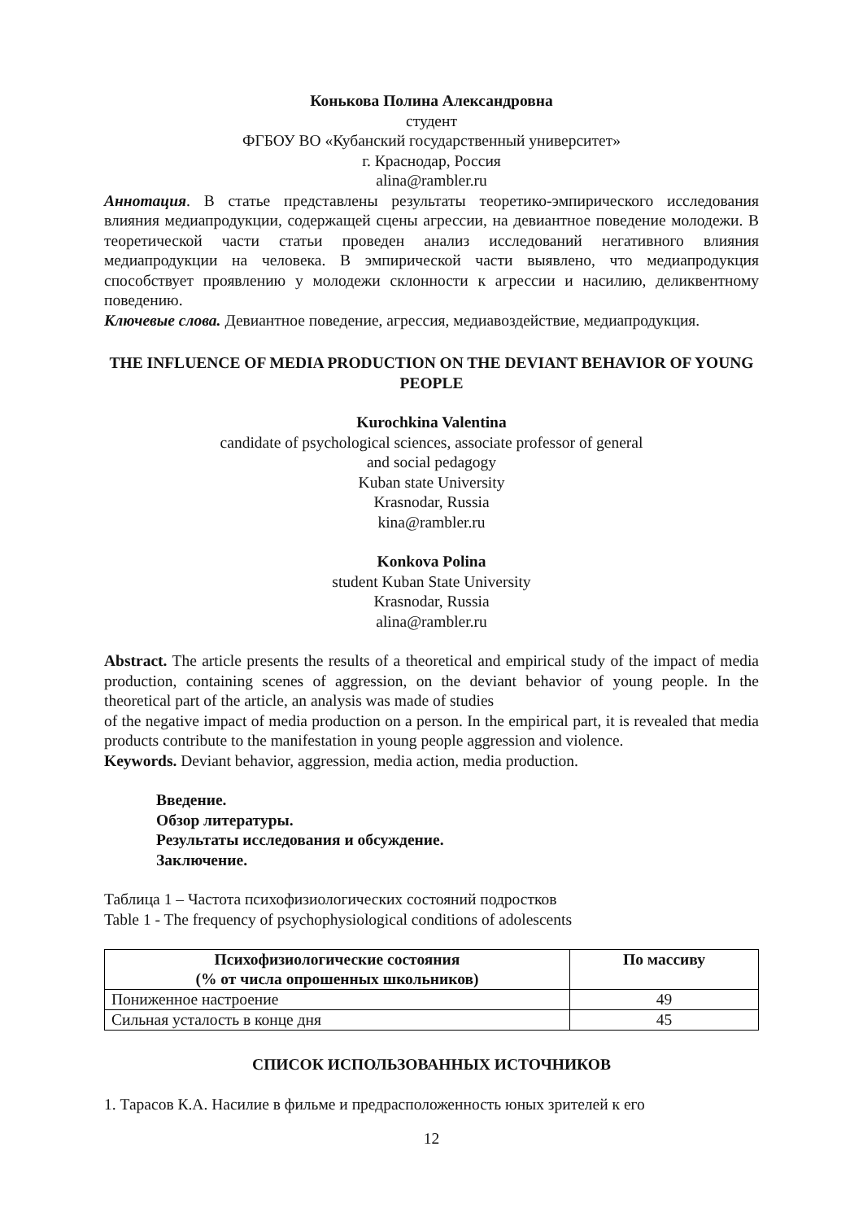Конькова Полина Александровна
студент
ФГБОУ ВО «Кубанский государственный университет»
г. Краснодар, Россия
alina@rambler.ru
Аннотация. В статье представлены результаты теоретико-эмпирического исследования влияния медиапродукции, содержащей сцены агрессии, на девиантное поведение молодежи. В теоретической части статьи проведен анализ исследований негативного влияния медиапродукции на человека. В эмпирической части выявлено, что медиапродукция способствует проявлению у молодежи склонности к агрессии и насилию, деликвентному поведению.
Ключевые слова. Девиантное поведение, агрессия, медиавоздействие, медиапродукция.
THE INFLUENCE OF MEDIA PRODUCTION ON THE DEVIANT BEHAVIOR OF YOUNG PEOPLE
Kurochkina Valentina
candidate of psychological sciences, associate professor of general
and social pedagogy
Kuban state University
Krasnodar, Russia
kina@rambler.ru
Konkova Polina
student Kuban State University
Krasnodar, Russia
alina@rambler.ru
Abstract. The article presents the results of a theoretical and empirical study of the impact of media production, containing scenes of aggression, on the deviant behavior of young people. In the theoretical part of the article, an analysis was made of studies
of the negative impact of media production on a person. In the empirical part, it is revealed that media products contribute to the manifestation in young people aggression and violence.
Keywords. Deviant behavior, aggression, media action, media production.
Введение.
Обзор литературы.
Результаты исследования и обсуждение.
Заключение.
Таблица 1 – Частота психофизиологических состояний подростков
Table 1 - The frequency of psychophysiological conditions of adolescents
| Психофизиологические состояния (% от числа опрошенных школьников) | По массиву |
| --- | --- |
| Пониженное настроение | 49 |
| Сильная усталость в конце дня | 45 |
СПИСОК ИСПОЛЬЗОВАННЫХ ИСТОЧНИКОВ
1. Тарасов К.А. Насилие в фильме и предрасположенность юных зрителей к его
12